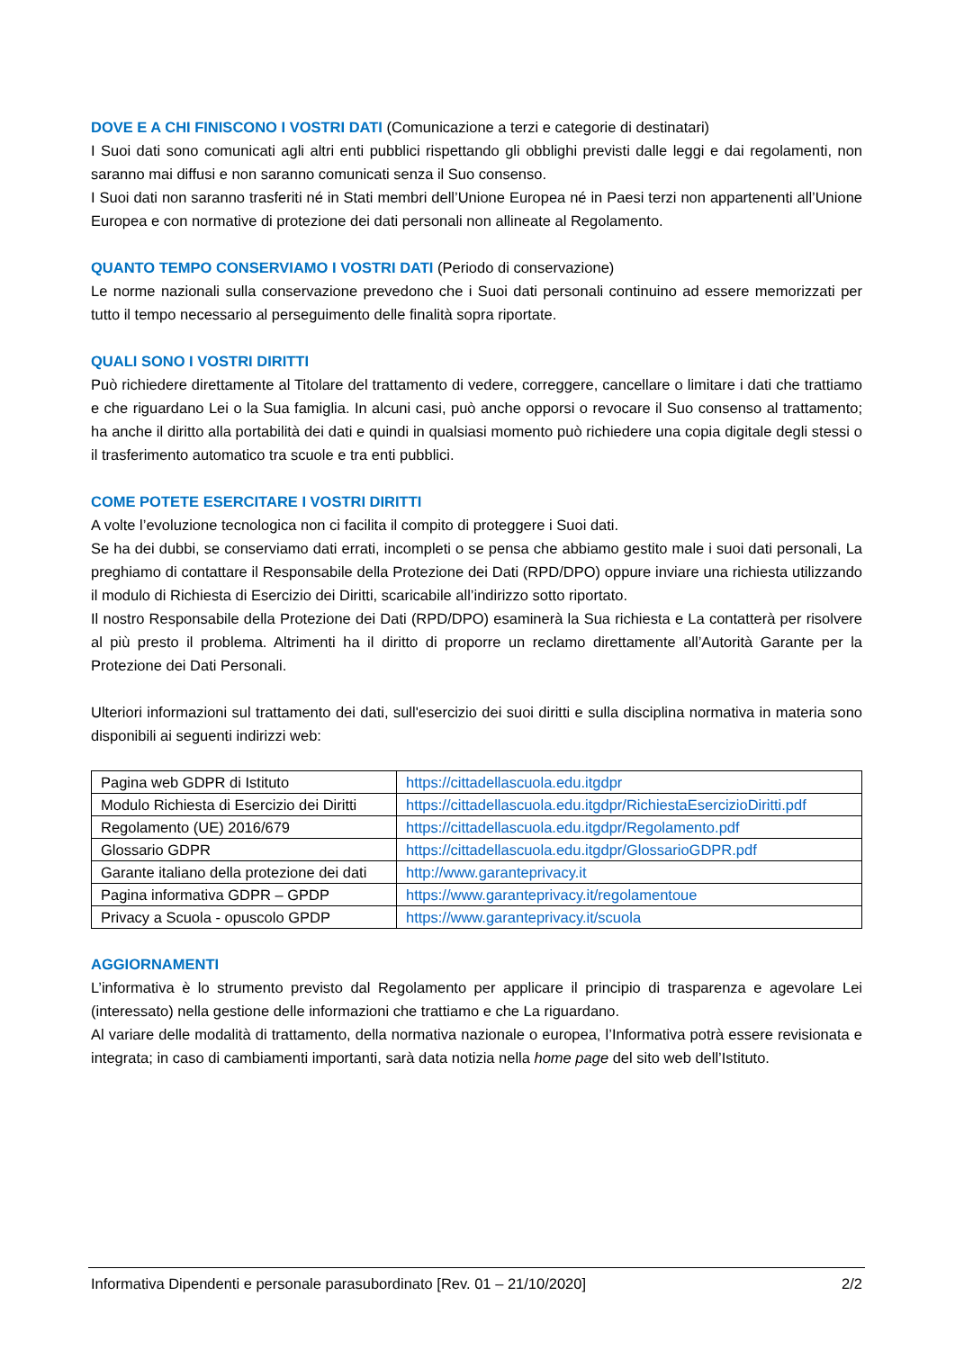DOVE E A CHI FINISCONO I VOSTRI DATI (Comunicazione a terzi e categorie di destinatari)
I Suoi dati sono comunicati agli altri enti pubblici rispettando gli obblighi previsti dalle leggi e dai regolamenti, non saranno mai diffusi e non saranno comunicati senza il Suo consenso.
I Suoi dati non saranno trasferiti né in Stati membri dell’Unione Europea né in Paesi terzi non appartenenti all’Unione Europea e con normative di protezione dei dati personali non allineate al Regolamento.
QUANTO TEMPO CONSERVIAMO I VOSTRI DATI (Periodo di conservazione)
Le norme nazionali sulla conservazione prevedono che i Suoi dati personali continuino ad essere memorizzati per tutto il tempo necessario al perseguimento delle finalità sopra riportate.
QUALI SONO I VOSTRI DIRITTI
Può richiedere direttamente al Titolare del trattamento di vedere, correggere, cancellare o limitare i dati che trattiamo e che riguardano Lei o la Sua famiglia. In alcuni casi, può anche opporsi o revocare il Suo consenso al trattamento; ha anche il diritto alla portabilità dei dati e quindi in qualsiasi momento può richiedere una copia digitale degli stessi o il trasferimento automatico tra scuole e tra enti pubblici.
COME POTETE ESERCITARE I VOSTRI DIRITTI
A volte l’evoluzione tecnologica non ci facilita il compito di proteggere i Suoi dati.
Se ha dei dubbi, se conserviamo dati errati, incompleti o se pensa che abbiamo gestito male i suoi dati personali, La preghiamo di contattare il Responsabile della Protezione dei Dati (RPD/DPO) oppure inviare una richiesta utilizzando il modulo di Richiesta di Esercizio dei Diritti, scaricabile all’indirizzo sotto riportato.
Il nostro Responsabile della Protezione dei Dati (RPD/DPO) esaminerà la Sua richiesta e La contatterà per risolvere al più presto il problema. Altrimenti ha il diritto di proporre un reclamo direttamente all’Autorità Garante per la Protezione dei Dati Personali.
Ulteriori informazioni sul trattamento dei dati, sull'esercizio dei suoi diritti e sulla disciplina normativa in materia sono disponibili ai seguenti indirizzi web:
| Pagina web GDPR di Istituto | https://cittadellascuola.edu.itgdpr |
| Modulo Richiesta di Esercizio dei Diritti | https://cittadellascuola.edu.itgdpr/RichiestaEsercizioDiritti.pdf |
| Regolamento (UE) 2016/679 | https://cittadellascuola.edu.itgdpr/Regolamento.pdf |
| Glossario GDPR | https://cittadellascuola.edu.itgdpr/GlossarioGDPR.pdf |
| Garante italiano della protezione dei dati | http://www.garanteprivacy.it |
| Pagina informativa GDPR – GPDP | https://www.garanteprivacy.it/regolamentoue |
| Privacy a Scuola - opuscolo GPDP | https://www.garanteprivacy.it/scuola |
AGGIORNAMENTI
L’informativa è lo strumento previsto dal Regolamento per applicare il principio di trasparenza e agevolare Lei (interessato) nella gestione delle informazioni che trattiamo e che La riguardano.
Al variare delle modalità di trattamento, della normativa nazionale o europea, l’Informativa potrà essere revisionata e integrata; in caso di cambiamenti importanti, sarà data notizia nella home page del sito web dell’Istituto.
Informativa Dipendenti e personale parasubordinato [Rev. 01 – 21/10/2020] 2/2